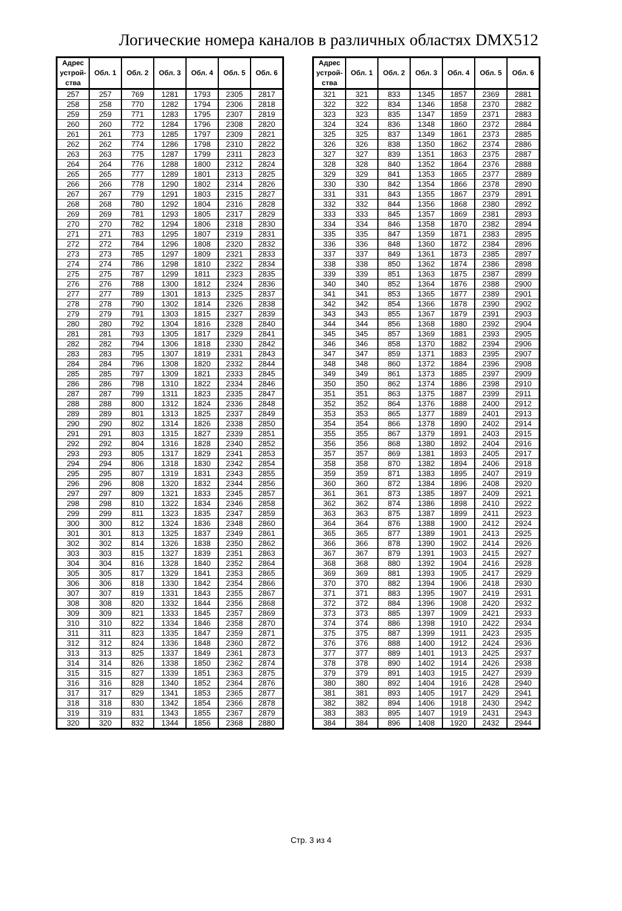Логические номера каналов в различных областях DMX512
| Адрес устрой-ства | Обл. 1 | Обл. 2 | Обл. 3 | Обл. 4 | Обл. 5 | Обл. 6 |
| --- | --- | --- | --- | --- | --- | --- |
| 257 | 257 | 769 | 1281 | 1793 | 2305 | 2817 |
| 258 | 258 | 770 | 1282 | 1794 | 2306 | 2818 |
| 259 | 259 | 771 | 1283 | 1795 | 2307 | 2819 |
| 260 | 260 | 772 | 1284 | 1796 | 2308 | 2820 |
| 261 | 261 | 773 | 1285 | 1797 | 2309 | 2821 |
| 262 | 262 | 774 | 1286 | 1798 | 2310 | 2822 |
| 263 | 263 | 775 | 1287 | 1799 | 2311 | 2823 |
| 264 | 264 | 776 | 1288 | 1800 | 2312 | 2824 |
| 265 | 265 | 777 | 1289 | 1801 | 2313 | 2825 |
| 266 | 266 | 778 | 1290 | 1802 | 2314 | 2826 |
| 267 | 267 | 779 | 1291 | 1803 | 2315 | 2827 |
| 268 | 268 | 780 | 1292 | 1804 | 2316 | 2828 |
| 269 | 269 | 781 | 1293 | 1805 | 2317 | 2829 |
| 270 | 270 | 782 | 1294 | 1806 | 2318 | 2830 |
| 271 | 271 | 783 | 1295 | 1807 | 2319 | 2831 |
| 272 | 272 | 784 | 1296 | 1808 | 2320 | 2832 |
| 273 | 273 | 785 | 1297 | 1809 | 2321 | 2833 |
| 274 | 274 | 786 | 1298 | 1810 | 2322 | 2834 |
| 275 | 275 | 787 | 1299 | 1811 | 2323 | 2835 |
| 276 | 276 | 788 | 1300 | 1812 | 2324 | 2836 |
| 277 | 277 | 789 | 1301 | 1813 | 2325 | 2837 |
| 278 | 278 | 790 | 1302 | 1814 | 2326 | 2838 |
| 279 | 279 | 791 | 1303 | 1815 | 2327 | 2839 |
| 280 | 280 | 792 | 1304 | 1816 | 2328 | 2840 |
| 281 | 281 | 793 | 1305 | 1817 | 2329 | 2841 |
| 282 | 282 | 794 | 1306 | 1818 | 2330 | 2842 |
| 283 | 283 | 795 | 1307 | 1819 | 2331 | 2843 |
| 284 | 284 | 796 | 1308 | 1820 | 2332 | 2844 |
| 285 | 285 | 797 | 1309 | 1821 | 2333 | 2845 |
| 286 | 286 | 798 | 1310 | 1822 | 2334 | 2846 |
| 287 | 287 | 799 | 1311 | 1823 | 2335 | 2847 |
| 288 | 288 | 800 | 1312 | 1824 | 2336 | 2848 |
| 289 | 289 | 801 | 1313 | 1825 | 2337 | 2849 |
| 290 | 290 | 802 | 1314 | 1826 | 2338 | 2850 |
| 291 | 291 | 803 | 1315 | 1827 | 2339 | 2851 |
| 292 | 292 | 804 | 1316 | 1828 | 2340 | 2852 |
| 293 | 293 | 805 | 1317 | 1829 | 2341 | 2853 |
| 294 | 294 | 806 | 1318 | 1830 | 2342 | 2854 |
| 295 | 295 | 807 | 1319 | 1831 | 2343 | 2855 |
| 296 | 296 | 808 | 1320 | 1832 | 2344 | 2856 |
| 297 | 297 | 809 | 1321 | 1833 | 2345 | 2857 |
| 298 | 298 | 810 | 1322 | 1834 | 2346 | 2858 |
| 299 | 299 | 811 | 1323 | 1835 | 2347 | 2859 |
| 300 | 300 | 812 | 1324 | 1836 | 2348 | 2860 |
| 301 | 301 | 813 | 1325 | 1837 | 2349 | 2861 |
| 302 | 302 | 814 | 1326 | 1838 | 2350 | 2862 |
| 303 | 303 | 815 | 1327 | 1839 | 2351 | 2863 |
| 304 | 304 | 816 | 1328 | 1840 | 2352 | 2864 |
| 305 | 305 | 817 | 1329 | 1841 | 2353 | 2865 |
| 306 | 306 | 818 | 1330 | 1842 | 2354 | 2866 |
| 307 | 307 | 819 | 1331 | 1843 | 2355 | 2867 |
| 308 | 308 | 820 | 1332 | 1844 | 2356 | 2868 |
| 309 | 309 | 821 | 1333 | 1845 | 2357 | 2869 |
| 310 | 310 | 822 | 1334 | 1846 | 2358 | 2870 |
| 311 | 311 | 823 | 1335 | 1847 | 2359 | 2871 |
| 312 | 312 | 824 | 1336 | 1848 | 2360 | 2872 |
| 313 | 313 | 825 | 1337 | 1849 | 2361 | 2873 |
| 314 | 314 | 826 | 1338 | 1850 | 2362 | 2874 |
| 315 | 315 | 827 | 1339 | 1851 | 2363 | 2875 |
| 316 | 316 | 828 | 1340 | 1852 | 2364 | 2876 |
| 317 | 317 | 829 | 1341 | 1853 | 2365 | 2877 |
| 318 | 318 | 830 | 1342 | 1854 | 2366 | 2878 |
| 319 | 319 | 831 | 1343 | 1855 | 2367 | 2879 |
| 320 | 320 | 832 | 1344 | 1856 | 2368 | 2880 |
| Адрес устрой-ства | Обл. 1 | Обл. 2 | Обл. 3 | Обл. 4 | Обл. 5 | Обл. 6 |
| --- | --- | --- | --- | --- | --- | --- |
| 321 | 321 | 833 | 1345 | 1857 | 2369 | 2881 |
| 322 | 322 | 834 | 1346 | 1858 | 2370 | 2882 |
| 323 | 323 | 835 | 1347 | 1859 | 2371 | 2883 |
| 324 | 324 | 836 | 1348 | 1860 | 2372 | 2884 |
| 325 | 325 | 837 | 1349 | 1861 | 2373 | 2885 |
| 326 | 326 | 838 | 1350 | 1862 | 2374 | 2886 |
| 327 | 327 | 839 | 1351 | 1863 | 2375 | 2887 |
| 328 | 328 | 840 | 1352 | 1864 | 2376 | 2888 |
| 329 | 329 | 841 | 1353 | 1865 | 2377 | 2889 |
| 330 | 330 | 842 | 1354 | 1866 | 2378 | 2890 |
| 331 | 331 | 843 | 1355 | 1867 | 2379 | 2891 |
| 332 | 332 | 844 | 1356 | 1868 | 2380 | 2892 |
| 333 | 333 | 845 | 1357 | 1869 | 2381 | 2893 |
| 334 | 334 | 846 | 1358 | 1870 | 2382 | 2894 |
| 335 | 335 | 847 | 1359 | 1871 | 2383 | 2895 |
| 336 | 336 | 848 | 1360 | 1872 | 2384 | 2896 |
| 337 | 337 | 849 | 1361 | 1873 | 2385 | 2897 |
| 338 | 338 | 850 | 1362 | 1874 | 2386 | 2898 |
| 339 | 339 | 851 | 1363 | 1875 | 2387 | 2899 |
| 340 | 340 | 852 | 1364 | 1876 | 2388 | 2900 |
| 341 | 341 | 853 | 1365 | 1877 | 2389 | 2901 |
| 342 | 342 | 854 | 1366 | 1878 | 2390 | 2902 |
| 343 | 343 | 855 | 1367 | 1879 | 2391 | 2903 |
| 344 | 344 | 856 | 1368 | 1880 | 2392 | 2904 |
| 345 | 345 | 857 | 1369 | 1881 | 2393 | 2905 |
| 346 | 346 | 858 | 1370 | 1882 | 2394 | 2906 |
| 347 | 347 | 859 | 1371 | 1883 | 2395 | 2907 |
| 348 | 348 | 860 | 1372 | 1884 | 2396 | 2908 |
| 349 | 349 | 861 | 1373 | 1885 | 2397 | 2909 |
| 350 | 350 | 862 | 1374 | 1886 | 2398 | 2910 |
| 351 | 351 | 863 | 1375 | 1887 | 2399 | 2911 |
| 352 | 352 | 864 | 1376 | 1888 | 2400 | 2912 |
| 353 | 353 | 865 | 1377 | 1889 | 2401 | 2913 |
| 354 | 354 | 866 | 1378 | 1890 | 2402 | 2914 |
| 355 | 355 | 867 | 1379 | 1891 | 2403 | 2915 |
| 356 | 356 | 868 | 1380 | 1892 | 2404 | 2916 |
| 357 | 357 | 869 | 1381 | 1893 | 2405 | 2917 |
| 358 | 358 | 870 | 1382 | 1894 | 2406 | 2918 |
| 359 | 359 | 871 | 1383 | 1895 | 2407 | 2919 |
| 360 | 360 | 872 | 1384 | 1896 | 2408 | 2920 |
| 361 | 361 | 873 | 1385 | 1897 | 2409 | 2921 |
| 362 | 362 | 874 | 1386 | 1898 | 2410 | 2922 |
| 363 | 363 | 875 | 1387 | 1899 | 2411 | 2923 |
| 364 | 364 | 876 | 1388 | 1900 | 2412 | 2924 |
| 365 | 365 | 877 | 1389 | 1901 | 2413 | 2925 |
| 366 | 366 | 878 | 1390 | 1902 | 2414 | 2926 |
| 367 | 367 | 879 | 1391 | 1903 | 2415 | 2927 |
| 368 | 368 | 880 | 1392 | 1904 | 2416 | 2928 |
| 369 | 369 | 881 | 1393 | 1905 | 2417 | 2929 |
| 370 | 370 | 882 | 1394 | 1906 | 2418 | 2930 |
| 371 | 371 | 883 | 1395 | 1907 | 2419 | 2931 |
| 372 | 372 | 884 | 1396 | 1908 | 2420 | 2932 |
| 373 | 373 | 885 | 1397 | 1909 | 2421 | 2933 |
| 374 | 374 | 886 | 1398 | 1910 | 2422 | 2934 |
| 375 | 375 | 887 | 1399 | 1911 | 2423 | 2935 |
| 376 | 376 | 888 | 1400 | 1912 | 2424 | 2936 |
| 377 | 377 | 889 | 1401 | 1913 | 2425 | 2937 |
| 378 | 378 | 890 | 1402 | 1914 | 2426 | 2938 |
| 379 | 379 | 891 | 1403 | 1915 | 2427 | 2939 |
| 380 | 380 | 892 | 1404 | 1916 | 2428 | 2940 |
| 381 | 381 | 893 | 1405 | 1917 | 2429 | 2941 |
| 382 | 382 | 894 | 1406 | 1918 | 2430 | 2942 |
| 383 | 383 | 895 | 1407 | 1919 | 2431 | 2943 |
| 384 | 384 | 896 | 1408 | 1920 | 2432 | 2944 |
Стр. 3 из 4